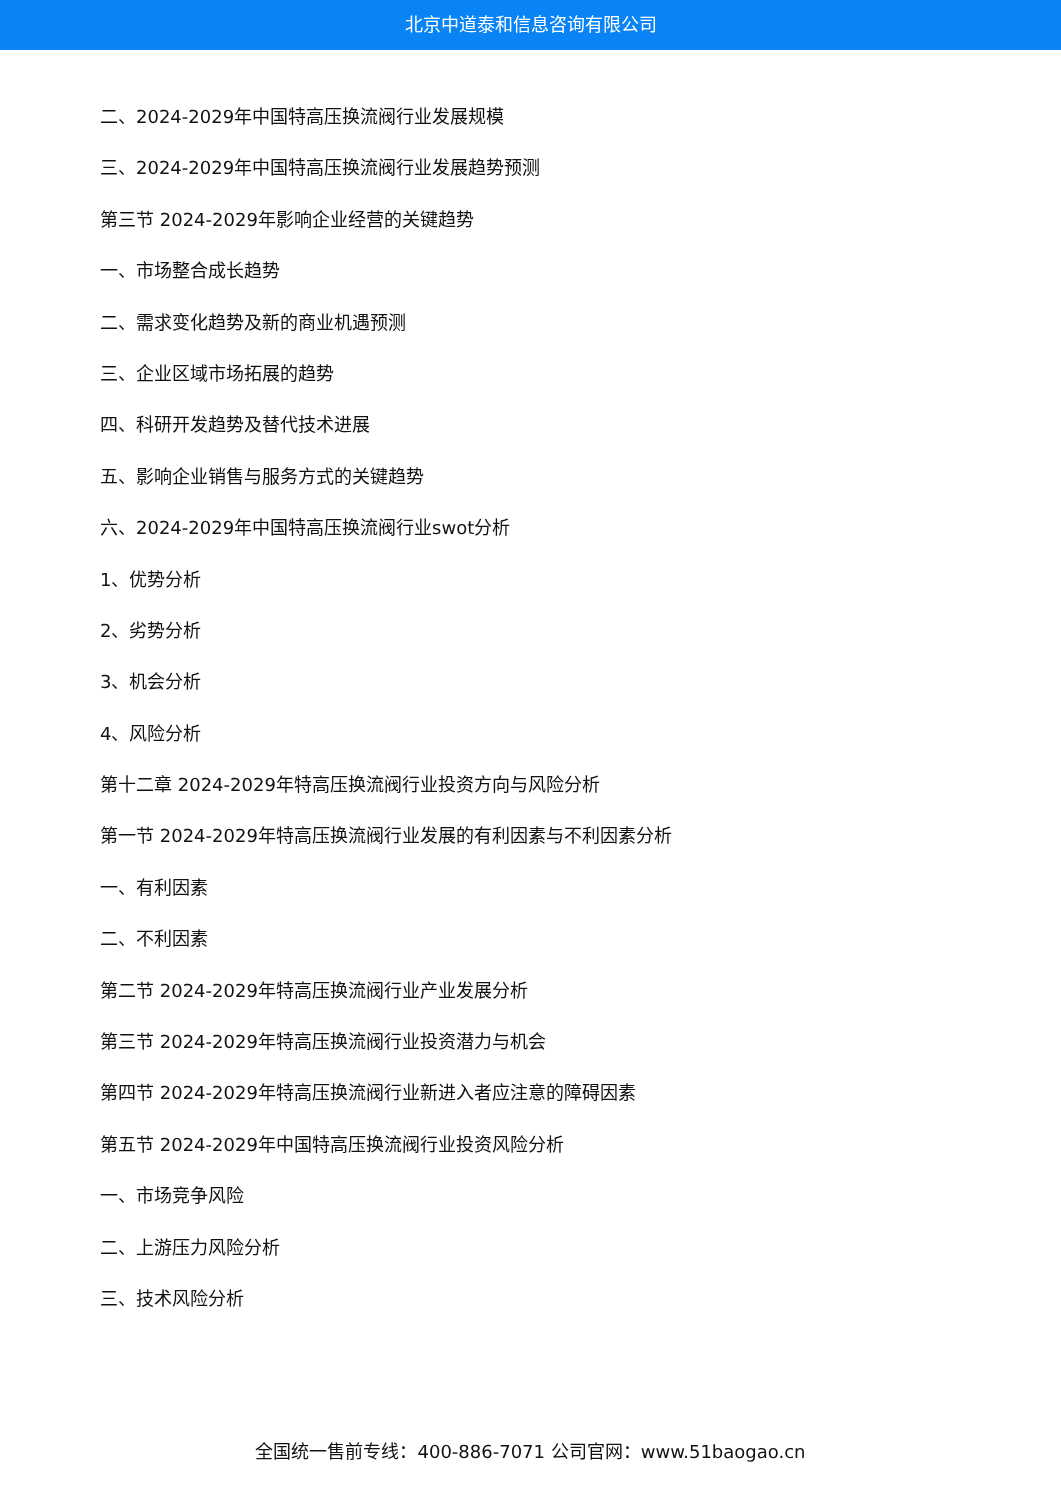北京中道泰和信息咨询有限公司
二、2024-2029年中国特高压换流阀行业发展规模
三、2024-2029年中国特高压换流阀行业发展趋势预测
第三节 2024-2029年影响企业经营的关键趋势
一、市场整合成长趋势
二、需求变化趋势及新的商业机遇预测
三、企业区域市场拓展的趋势
四、科研开发趋势及替代技术进展
五、影响企业销售与服务方式的关键趋势
六、2024-2029年中国特高压换流阀行业swot分析
1、优势分析
2、劣势分析
3、机会分析
4、风险分析
第十二章 2024-2029年特高压换流阀行业投资方向与风险分析
第一节 2024-2029年特高压换流阀行业发展的有利因素与不利因素分析
一、有利因素
二、不利因素
第二节 2024-2029年特高压换流阀行业产业发展分析
第三节 2024-2029年特高压换流阀行业投资潜力与机会
第四节 2024-2029年特高压换流阀行业新进入者应注意的障碍因素
第五节 2024-2029年中国特高压换流阀行业投资风险分析
一、市场竞争风险
二、上游压力风险分析
三、技术风险分析
全国统一售前专线：400-886-7071 公司官网：www.51baogao.cn